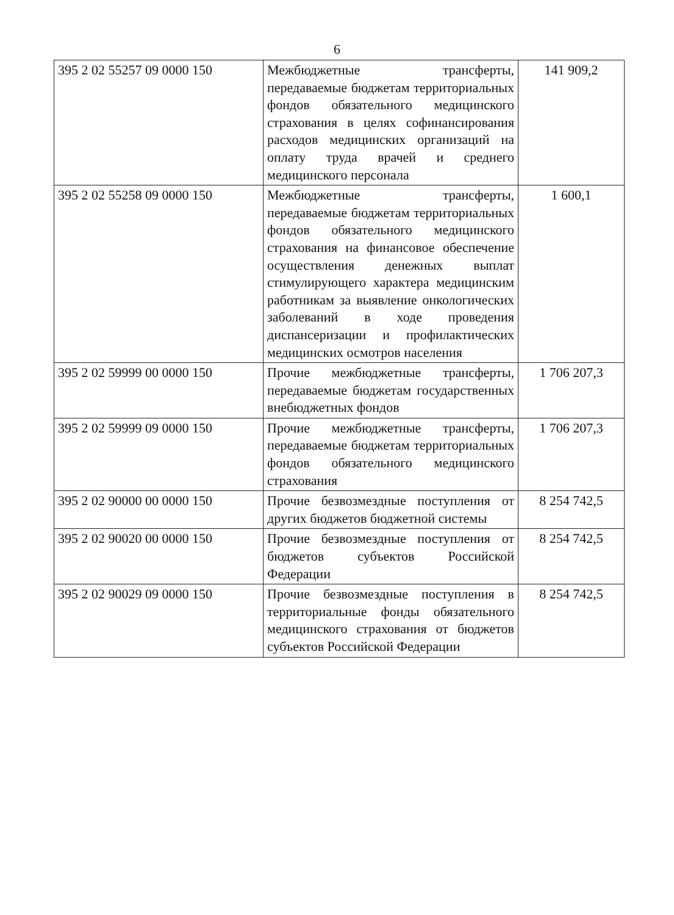6
| 395 2 02 55257 09 0000 150 | Межбюджетные трансферты, передаваемые бюджетам территориальных фондов обязательного медицинского страхования в целях софинансирования расходов медицинских организаций на оплату труда врачей и среднего медицинского персонала | 141 909,2 |
| 395 2 02 55258 09 0000 150 | Межбюджетные трансферты, передаваемые бюджетам территориальных фондов обязательного медицинского страхования на финансовое обеспечение осуществления денежных выплат стимулирующего характера медицинским работникам за выявление онкологических заболеваний в ходе проведения диспансеризации и профилактических медицинских осмотров населения | 1 600,1 |
| 395 2 02 59999 00 0000 150 | Прочие межбюджетные трансферты, передаваемые бюджетам государственных внебюджетных фондов | 1 706 207,3 |
| 395 2 02 59999 09 0000 150 | Прочие межбюджетные трансферты, передаваемые бюджетам территориальных фондов обязательного медицинского страхования | 1 706 207,3 |
| 395 2 02 90000 00 0000 150 | Прочие безвозмездные поступления от других бюджетов бюджетной системы | 8 254 742,5 |
| 395 2 02 90020 00 0000 150 | Прочие безвозмездные поступления от бюджетов субъектов Российской Федерации | 8 254 742,5 |
| 395 2 02 90029 09 0000 150 | Прочие безвозмездные поступления в территориальные фонды обязательного медицинского страхования от бюджетов субъектов Российской Федерации | 8 254 742,5 |